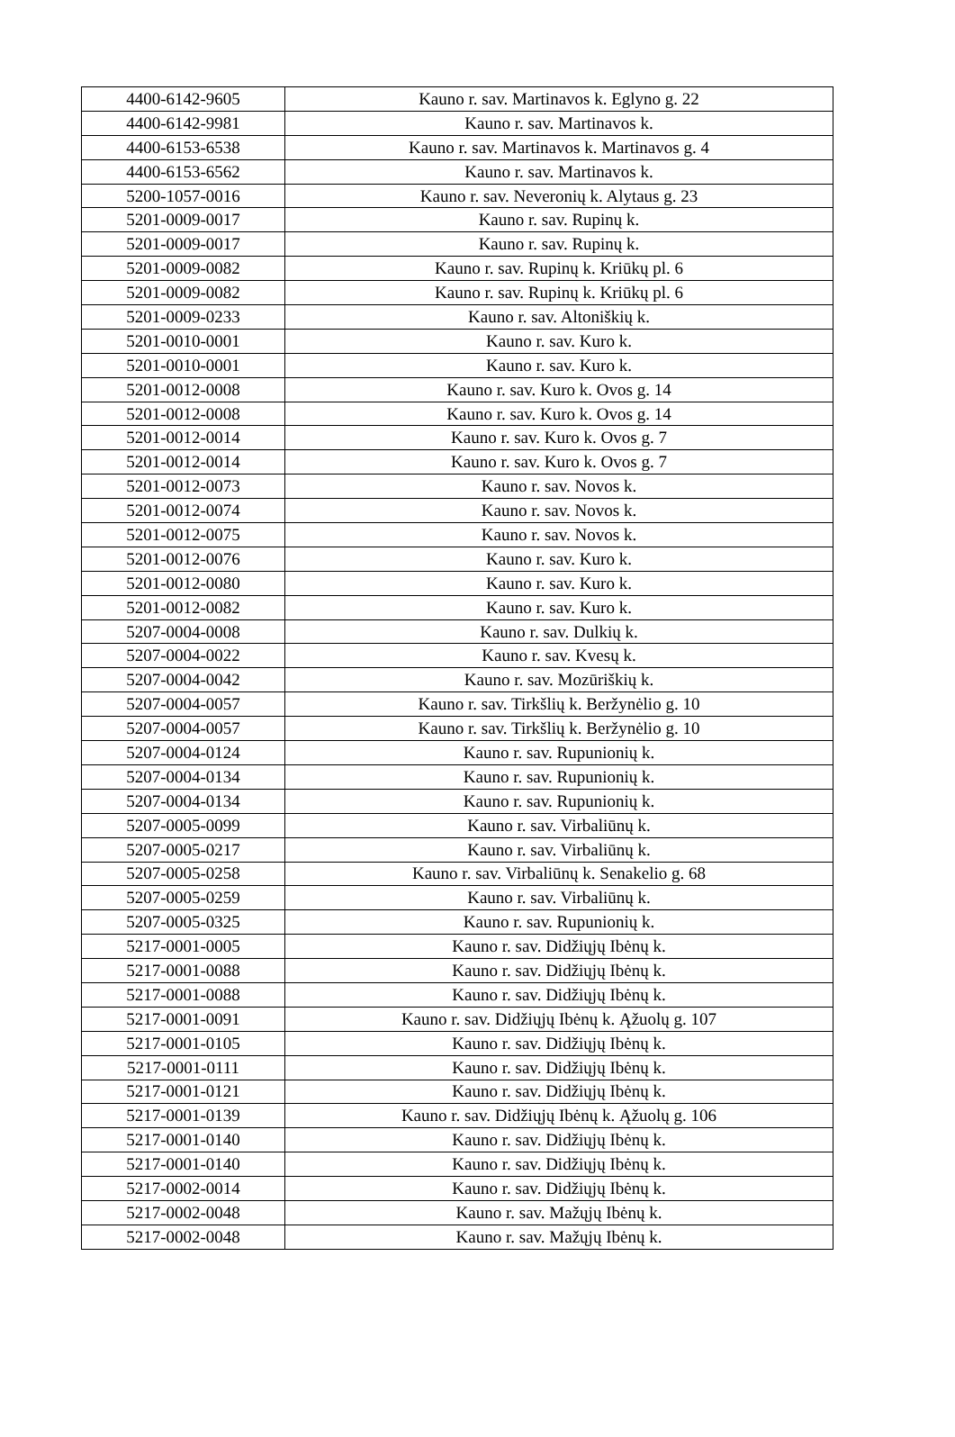| 4400-6142-9605 | Kauno r. sav. Martinavos k. Eglyno g. 22 |
| 4400-6142-9981 | Kauno r. sav. Martinavos k. |
| 4400-6153-6538 | Kauno r. sav. Martinavos k. Martinavos g. 4 |
| 4400-6153-6562 | Kauno r. sav. Martinavos k. |
| 5200-1057-0016 | Kauno r. sav. Neveronių k. Alytaus g. 23 |
| 5201-0009-0017 | Kauno r. sav. Rupinų k. |
| 5201-0009-0017 | Kauno r. sav. Rupinų k. |
| 5201-0009-0082 | Kauno r. sav. Rupinų k. Kriūkų pl. 6 |
| 5201-0009-0082 | Kauno r. sav. Rupinų k. Kriūkų pl. 6 |
| 5201-0009-0233 | Kauno r. sav. Altoniškių k. |
| 5201-0010-0001 | Kauno r. sav. Kuro k. |
| 5201-0010-0001 | Kauno r. sav. Kuro k. |
| 5201-0012-0008 | Kauno r. sav. Kuro k. Ovos g. 14 |
| 5201-0012-0008 | Kauno r. sav. Kuro k. Ovos g. 14 |
| 5201-0012-0014 | Kauno r. sav. Kuro k. Ovos g. 7 |
| 5201-0012-0014 | Kauno r. sav. Kuro k. Ovos g. 7 |
| 5201-0012-0073 | Kauno r. sav. Novos k. |
| 5201-0012-0074 | Kauno r. sav. Novos k. |
| 5201-0012-0075 | Kauno r. sav. Novos k. |
| 5201-0012-0076 | Kauno r. sav. Kuro k. |
| 5201-0012-0080 | Kauno r. sav. Kuro k. |
| 5201-0012-0082 | Kauno r. sav. Kuro k. |
| 5207-0004-0008 | Kauno r. sav. Dulkių k. |
| 5207-0004-0022 | Kauno r. sav. Kvesų k. |
| 5207-0004-0042 | Kauno r. sav. Mozūriškių k. |
| 5207-0004-0057 | Kauno r. sav. Tirkšlių k. Beržynėlio g. 10 |
| 5207-0004-0057 | Kauno r. sav. Tirkšlių k. Beržynėlio g. 10 |
| 5207-0004-0124 | Kauno r. sav. Rupunionių k. |
| 5207-0004-0134 | Kauno r. sav. Rupunionių k. |
| 5207-0004-0134 | Kauno r. sav. Rupunionių k. |
| 5207-0005-0099 | Kauno r. sav. Virbaliūnų k. |
| 5207-0005-0217 | Kauno r. sav. Virbaliūnų k. |
| 5207-0005-0258 | Kauno r. sav. Virbaliūnų k. Senakelio g. 68 |
| 5207-0005-0259 | Kauno r. sav. Virbaliūnų k. |
| 5207-0005-0325 | Kauno r. sav. Rupunionių k. |
| 5217-0001-0005 | Kauno r. sav. Didžiųjų Ibėnų k. |
| 5217-0001-0088 | Kauno r. sav. Didžiųjų Ibėnų k. |
| 5217-0001-0088 | Kauno r. sav. Didžiųjų Ibėnų k. |
| 5217-0001-0091 | Kauno r. sav. Didžiųjų Ibėnų k. Ąžuolų g. 107 |
| 5217-0001-0105 | Kauno r. sav. Didžiųjų Ibėnų k. |
| 5217-0001-0111 | Kauno r. sav. Didžiųjų Ibėnų k. |
| 5217-0001-0121 | Kauno r. sav. Didžiųjų Ibėnų k. |
| 5217-0001-0139 | Kauno r. sav. Didžiųjų Ibėnų k. Ąžuolų g. 106 |
| 5217-0001-0140 | Kauno r. sav. Didžiųjų Ibėnų k. |
| 5217-0001-0140 | Kauno r. sav. Didžiųjų Ibėnų k. |
| 5217-0002-0014 | Kauno r. sav. Didžiųjų Ibėnų k. |
| 5217-0002-0048 | Kauno r. sav. Mažųjų Ibėnų k. |
| 5217-0002-0048 | Kauno r. sav. Mažųjų Ibėnų k. |